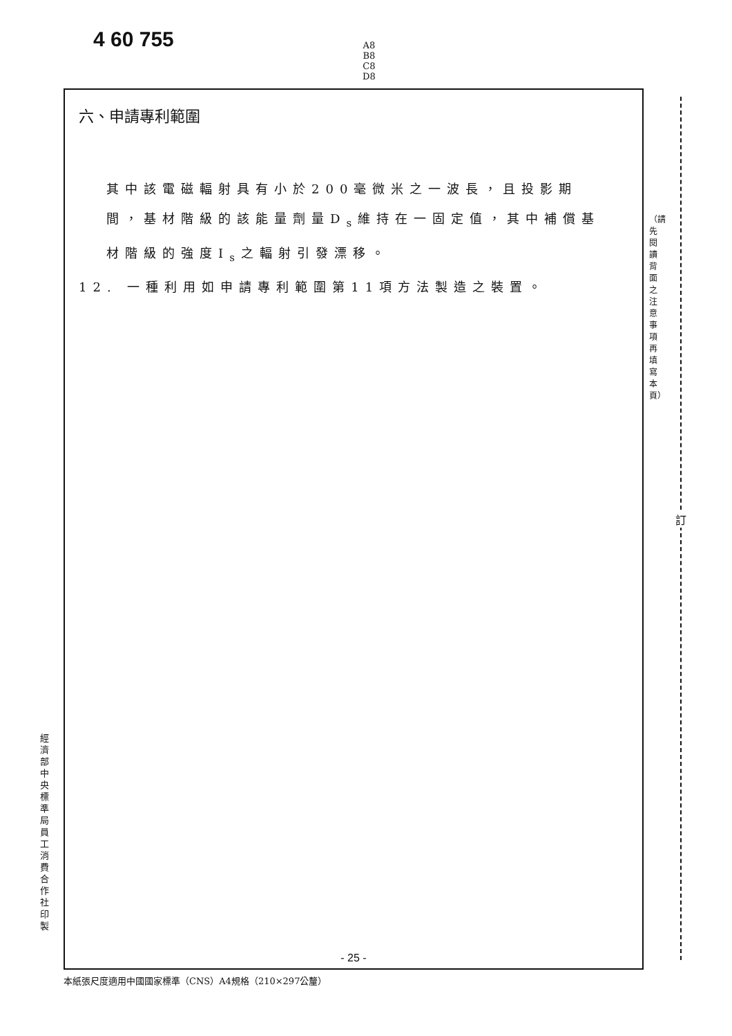4 60 755
A8
B8
C8
D8
六、申請專利範圍
其中該電磁輻射具有小於200毫微米之一波長，且投影期間，基材階級的該能量劑量D<sub>s</sub>維持在一固定值，其中補償基材階級的強度I<sub>s</sub>之輻射引發漂移。
12. 一種利用如申請專利範圍第11項方法製造之裝置。
- 25 -
本紙張尺度適用中國國家標準（CNS）A4規格（210×297公釐）
經濟部中央標準局員工消費合作社印製
（請先閱讀背面之注意事項再填寫本頁）
訂